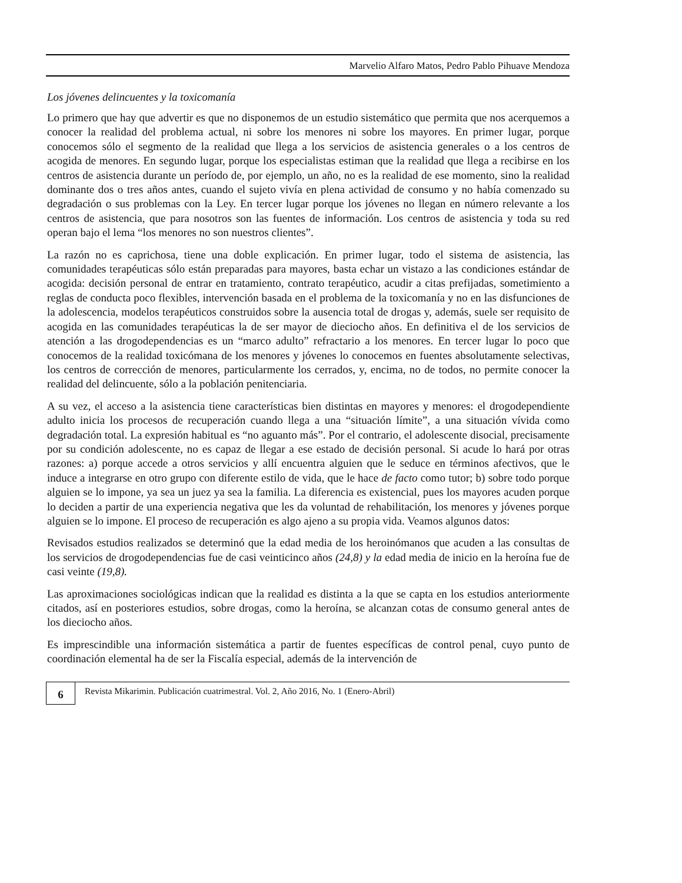Marvelio Alfaro Matos, Pedro Pablo Pihuave Mendoza
Los jóvenes delincuentes y la toxicomanía
Lo primero que hay que advertir es que no disponemos de un estudio sistemático que permita que nos acerquemos a conocer la realidad del problema actual, ni sobre los menores ni sobre los mayores. En primer lugar, porque conocemos sólo el segmento de la realidad que llega a los servicios de asistencia generales o a los centros de acogida de menores. En segundo lugar, porque los especialistas estiman que la realidad que llega a recibirse en los centros de asistencia durante un período de, por ejemplo, un año, no es la realidad de ese momento, sino la realidad dominante dos o tres años antes, cuando el sujeto vivía en plena actividad de consumo y no había comenzado su degradación o sus problemas con la Ley. En tercer lugar porque los jóvenes no llegan en número relevante a los centros de asistencia, que para nosotros son las fuentes de información. Los centros de asistencia y toda su red operan bajo el lema “los menores no son nuestros clientes”.
La razón no es caprichosa, tiene una doble explicación. En primer lugar, todo el sistema de asistencia, las comunidades terapéuticas sólo están preparadas para mayores, basta echar un vistazo a las condiciones estándar de acogida: decisión personal de entrar en tratamiento, contrato terapéutico, acudir a citas prefijadas, sometimiento a reglas de conducta poco flexibles, intervención basada en el problema de la toxicomanía y no en las disfunciones de la adolescencia, modelos terapéuticos construidos sobre la ausencia total de drogas y, además, suele ser requisito de acogida en las comunidades terapéuticas la de ser mayor de dieciocho años. En definitiva el de los servicios de atención a las drogodependencias es un “marco adulto” refractario a los menores. En tercer lugar lo poco que conocemos de la realidad toxicómana de los menores y jóvenes lo conocemos en fuentes absolutamente selectivas, los centros de corrección de menores, particularmente los cerrados, y, encima, no de todos, no permite conocer la realidad del delincuente, sólo a la población penitenciaria.
A su vez, el acceso a la asistencia tiene características bien distintas en mayores y menores: el drogodependiente adulto inicia los procesos de recuperación cuando llega a una “situación límite”, a una situación vívida como degradación total. La expresión habitual es “no aguanto más”. Por el contrario, el adolescente disocial, precisamente por su condición adolescente, no es capaz de llegar a ese estado de decisión personal. Si acude lo hará por otras razones: a) porque accede a otros servicios y allí encuentra alguien que le seduce en términos afectivos, que le induce a integrarse en otro grupo con diferente estilo de vida, que le hace de facto como tutor; b) sobre todo porque alguien se lo impone, ya sea un juez ya sea la familia. La diferencia es existencial, pues los mayores acuden porque lo deciden a partir de una experiencia negativa que les da voluntad de rehabilitación, los menores y jóvenes porque alguien se lo impone. El proceso de recuperación es algo ajeno a su propia vida. Veamos algunos datos:
Revisados estudios realizados se determinó que la edad media de los heroinómanos que acuden a las consultas de los servicios de drogodependencias fue de casi veinticinco años (24,8) y la edad media de inicio en la heroína fue de casi veinte (19,8).
Las aproximaciones sociológicas indican que la realidad es distinta a la que se capta en los estudios anteriormente citados, así en posteriores estudios, sobre drogas, como la heroína, se alcanzan cotas de consumo general antes de los dieciocho años.
Es imprescindible una información sistemática a partir de fuentes específicas de control penal, cuyo punto de coordinación elemental ha de ser la Fiscalía especial, además de la intervención de
6
Revista Mikarimin. Publicación cuatrimestral. Vol. 2, Año 2016, No. 1 (Enero-Abril)